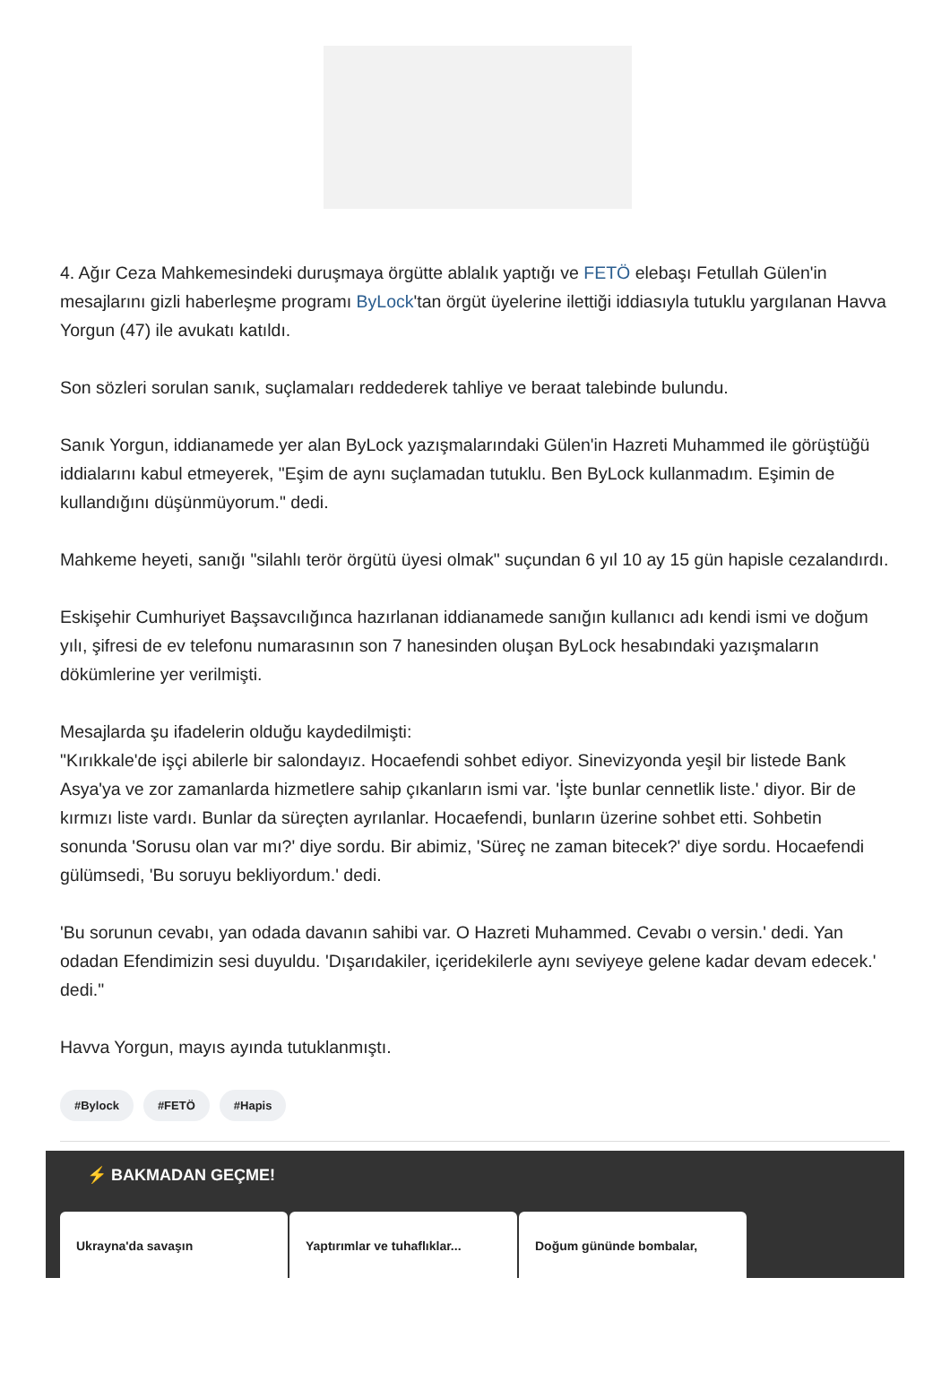4. Ağır Ceza Mahkemesindeki duruşmaya örgütte ablalık yaptığı ve FETÖ elebaşı Fetullah Gülen'in mesajlarını gizli haberleşme programı ByLock'tan örgüt üyelerine ilettiği iddiasıyla tutuklu yargılanan Havva Yorgun (47) ile avukatı katıldı.
Son sözleri sorulan sanık, suçlamaları reddederek tahliye ve beraat talebinde bulundu.
Sanık Yorgun, iddianamede yer alan ByLock yazışmalarındaki Gülen'in Hazreti Muhammed ile görüştüğü iddialarını kabul etmeyerek, "Eşim de aynı suçlamadan tutuklu. Ben ByLock kullanmadım. Eşimin de kullandığını düşünmüyorum." dedi.
Mahkeme heyeti, sanığı "silahlı terör örgütü üyesi olmak" suçundan 6 yıl 10 ay 15 gün hapisle cezalandırdı.
Eskişehir Cumhuriyet Başsavcılığınca hazırlanan iddianamede sanığın kullanıcı adı kendi ismi ve doğum yılı, şifresi de ev telefonu numarasının son 7 hanesinden oluşan ByLock hesabındaki yazışmaların dökümlerine yer verilmişti.
Mesajlarda şu ifadelerin olduğu kaydedilmişti:
"Kırıkkale'de işçi abilerle bir salondayız. Hocaefendi sohbet ediyor. Sinevizyonda yeşil bir listede Bank Asya'ya ve zor zamanlarda hizmetlere sahip çıkanların ismi var. 'İşte bunlar cennetlik liste.' diyor. Bir de kırmızı liste vardı. Bunlar da süreçten ayrılanlar. Hocaefendi, bunların üzerine sohbet etti. Sohbetin sonunda 'Sorusu olan var mı?' diye sordu. Bir abimiz, 'Süreç ne zaman bitecek?' diye sordu. Hocaefendi gülümsedi, 'Bu soruyu bekliyordum.' dedi.
'Bu sorunun cevabı, yan odada davanın sahibi var. O Hazreti Muhammed. Cevabı o versin.' dedi. Yan odadan Efendimizin sesi duyuldu. 'Dışarıdakiler, içeridekilerle aynı seviyeye gelene kadar devam edecek.' dedi."
Havva Yorgun, mayıs ayında tutuklanmıştı.
#Bylock #FETÖ #Hapis
⚡ BAKMADAN GEÇME!
Ukrayna'da savaşın Yaptırımlar ve tuhaflıklar...
Doğum gününde bombalar,